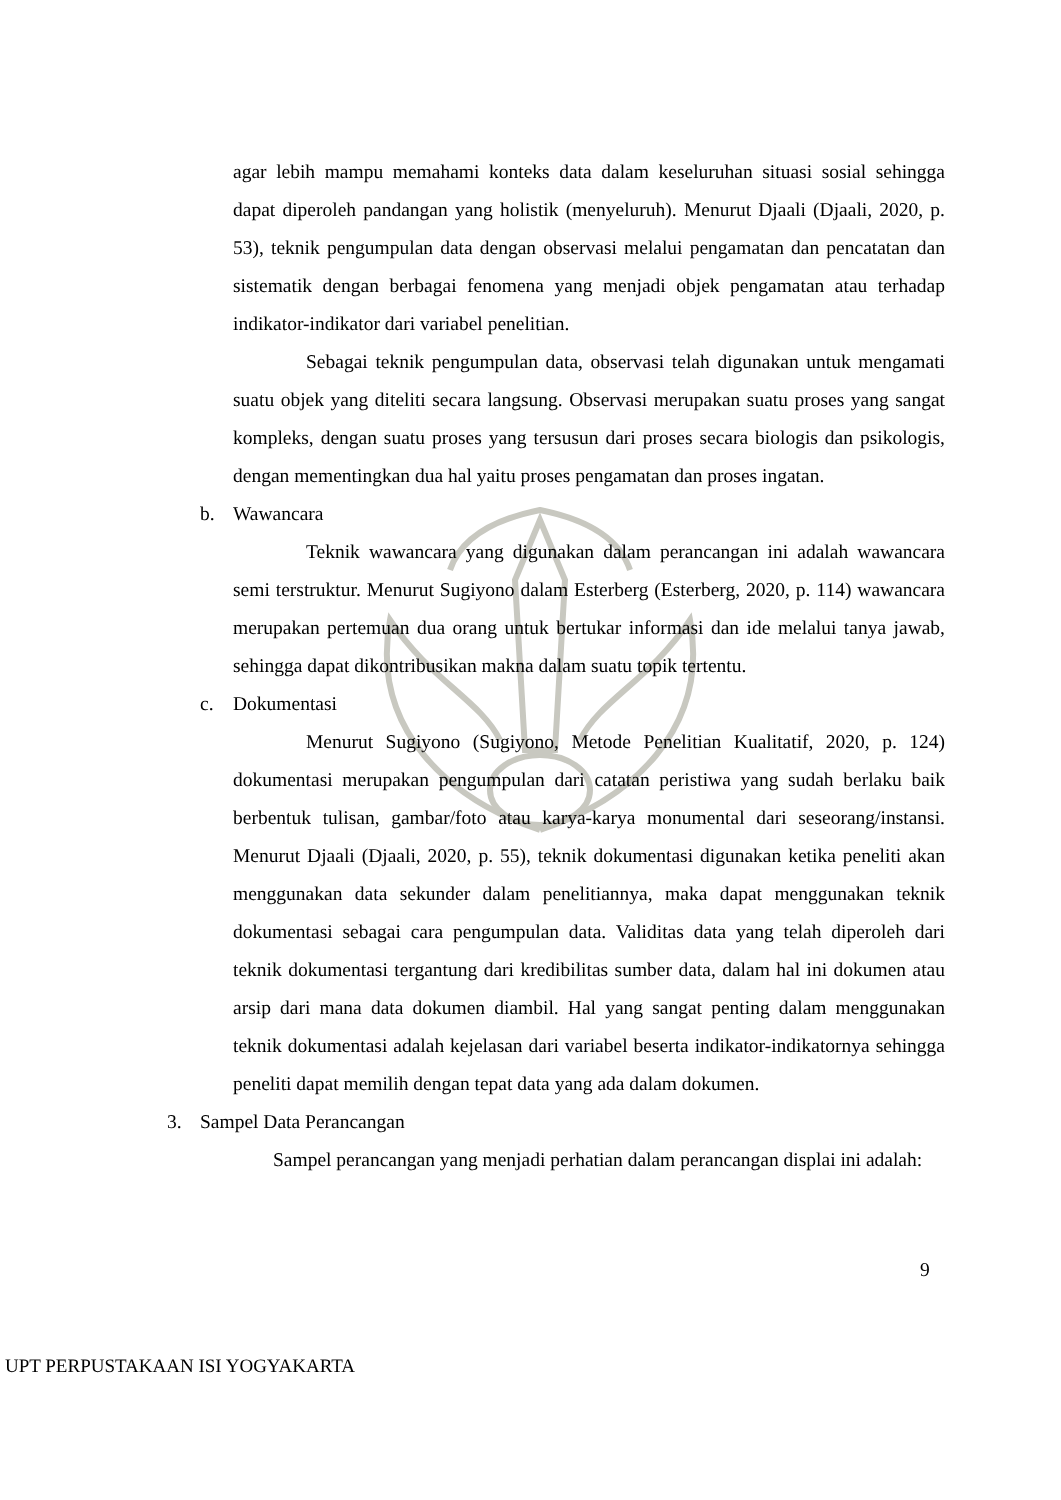agar lebih mampu memahami konteks data dalam keseluruhan situasi sosial sehingga dapat diperoleh pandangan yang holistik (menyeluruh). Menurut Djaali (Djaali, 2020, p. 53), teknik pengumpulan data dengan observasi melalui pengamatan dan pencatatan dan sistematik dengan berbagai fenomena yang menjadi objek pengamatan atau terhadap indikator-indikator dari variabel penelitian.
Sebagai teknik pengumpulan data, observasi telah digunakan untuk mengamati suatu objek yang diteliti secara langsung. Observasi merupakan suatu proses yang sangat kompleks, dengan suatu proses yang tersusun dari proses secara biologis dan psikologis, dengan mementingkan dua hal yaitu proses pengamatan dan proses ingatan.
b. Wawancara
Teknik wawancara yang digunakan dalam perancangan ini adalah wawancara semi terstruktur. Menurut Sugiyono dalam Esterberg (Esterberg, 2020, p. 114) wawancara merupakan pertemuan dua orang untuk bertukar informasi dan ide melalui tanya jawab, sehingga dapat dikontribusikan makna dalam suatu topik tertentu.
c. Dokumentasi
Menurut Sugiyono (Sugiyono, Metode Penelitian Kualitatif, 2020, p. 124) dokumentasi merupakan pengumpulan dari catatan peristiwa yang sudah berlaku baik berbentuk tulisan, gambar/foto atau karya-karya monumental dari seseorang/instansi. Menurut Djaali (Djaali, 2020, p. 55), teknik dokumentasi digunakan ketika peneliti akan menggunakan data sekunder dalam penelitiannya, maka dapat menggunakan teknik dokumentasi sebagai cara pengumpulan data. Validitas data yang telah diperoleh dari teknik dokumentasi tergantung dari kredibilitas sumber data, dalam hal ini dokumen atau arsip dari mana data dokumen diambil. Hal yang sangat penting dalam menggunakan teknik dokumentasi adalah kejelasan dari variabel beserta indikator-indikatornya sehingga peneliti dapat memilih dengan tepat data yang ada dalam dokumen.
3. Sampel Data Perancangan
Sampel perancangan yang menjadi perhatian dalam perancangan displai ini adalah:
9
UPT PERPUSTAKAAN ISI YOGYAKARTA